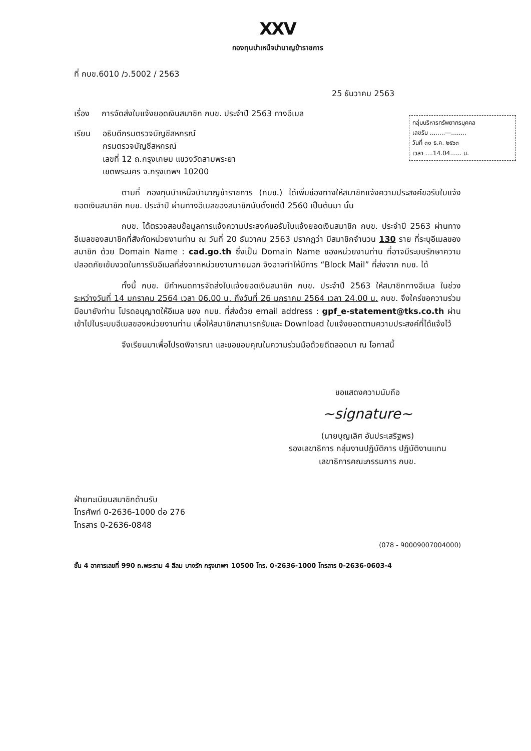XXV
กองทุนบำเหน็จบำนาญข้าราชการ
ที่ กบข.6010 /ว.5002 / 2563
25 ธันวาคม 2563
เรื่อง การจัดส่งใบแจ้งยอดเงินสมาชิก กบข. ประจำปี 2563 ทางอีเมล
กลุ่มบริหารทรัพยากรบุคคล
เลขรับ ........—........
วันที่ ๓๐ ธ.ค. ๒๕๖๓
เวลา ....14.04...... น.
เรียน อธิบดีกรมตรวจบัญชีสหกรณ์
กรมตรวจบัญชีสหกรณ์
เลขที่ 12 ถ.กรุงเกษม แขวงวัดสามพระยา
เขตพระนคร จ.กรุงเทพฯ 10200
ตามที่ กองทุนบำเหน็จบำนาญข้าราชการ (กบข.) ได้เพิ่มช่องทางให้สมาชิกแจ้งความประสงค์ขอรับใบแจ้งยอดเงินสมาชิก กบข. ประจำปี ผ่านทางอีเมลของสมาชิกนับตั้งแต่ปี 2560 เป็นต้นมา นั้น
กบข. ได้ตรวจสอบข้อมูลการแจ้งความประสงค์ขอรับใบแจ้งยอดเงินสมาชิก กบข. ประจำปี 2563 ผ่านทางอีเมลของสมาชิกที่สังกัดหน่วยงานท่าน ณ วันที่ 20 ธันวาคม 2563 ปรากฏว่า มีสมาชิกจำนวน 130 ราย ที่ระบุอีเมลของสมาชิก ด้วย Domain Name : cad.go.th ซึ่งเป็น Domain Name ของหน่วยงานท่าน ที่อาจมีระบบรักษาความปลอดภัยเข้มงวดในการรับอีเมลที่ส่งจากหน่วยงานภายนอก จึงอาจทำให้มีการ “Block Mail” ที่ส่งจาก กบข. ได้
ทั้งนี้ กบข. มีกำหนดการจัดส่งใบแจ้งยอดเงินสมาชิก กบข. ประจำปี 2563 ให้สมาชิกทางอีเมล ในช่วงระหว่างวันที่ 14 มกราคม 2564 เวลา 06.00 น. ถึงวันที่ 26 มกราคม 2564 เวลา 24.00 น. กบข. จึงใคร่ขอความร่วมมือมายังท่าน โปรดอนุญาตให้อีเมล ของ กบข. ที่ส่งด้วย email address : gpf_e-statement@tks.co.th ผ่านเข้าไปในระบบอีเมลของหน่วยงานท่าน เพื่อให้สมาชิกสามารถรับและ Download ใบแจ้งยอดตามความประสงค์ที่ได้แจ้งไว้
จึงเรียนมาเพื่อโปรดพิจารณา และขอขอบคุณในความร่วมมือด้วยดีตลอดมา ณ โอกาสนี้
ขอแสดงความนับถือ
~signature~
(นายบุญเลิศ อันประเสริฐพร)
รองเลขาธิการ กลุ่มงานปฏิบัติการ ปฏิบัติงานแทน
เลขาธิการคณะกรรมการ กบข.
ฝ่ายทะเบียนสมาชิกด้านรับ
โทรศัพท์ 0-2636-1000 ต่อ 276
โทรสาร 0-2636-0848
(078 - 90009007004000)
ชั้น 4 อาคารเลขที่ 990 ถ.พระราม 4 สีลม บางรัก กรุงเทพฯ 10500 โทร. 0-2636-1000 โทรสาร 0-2636-0603-4